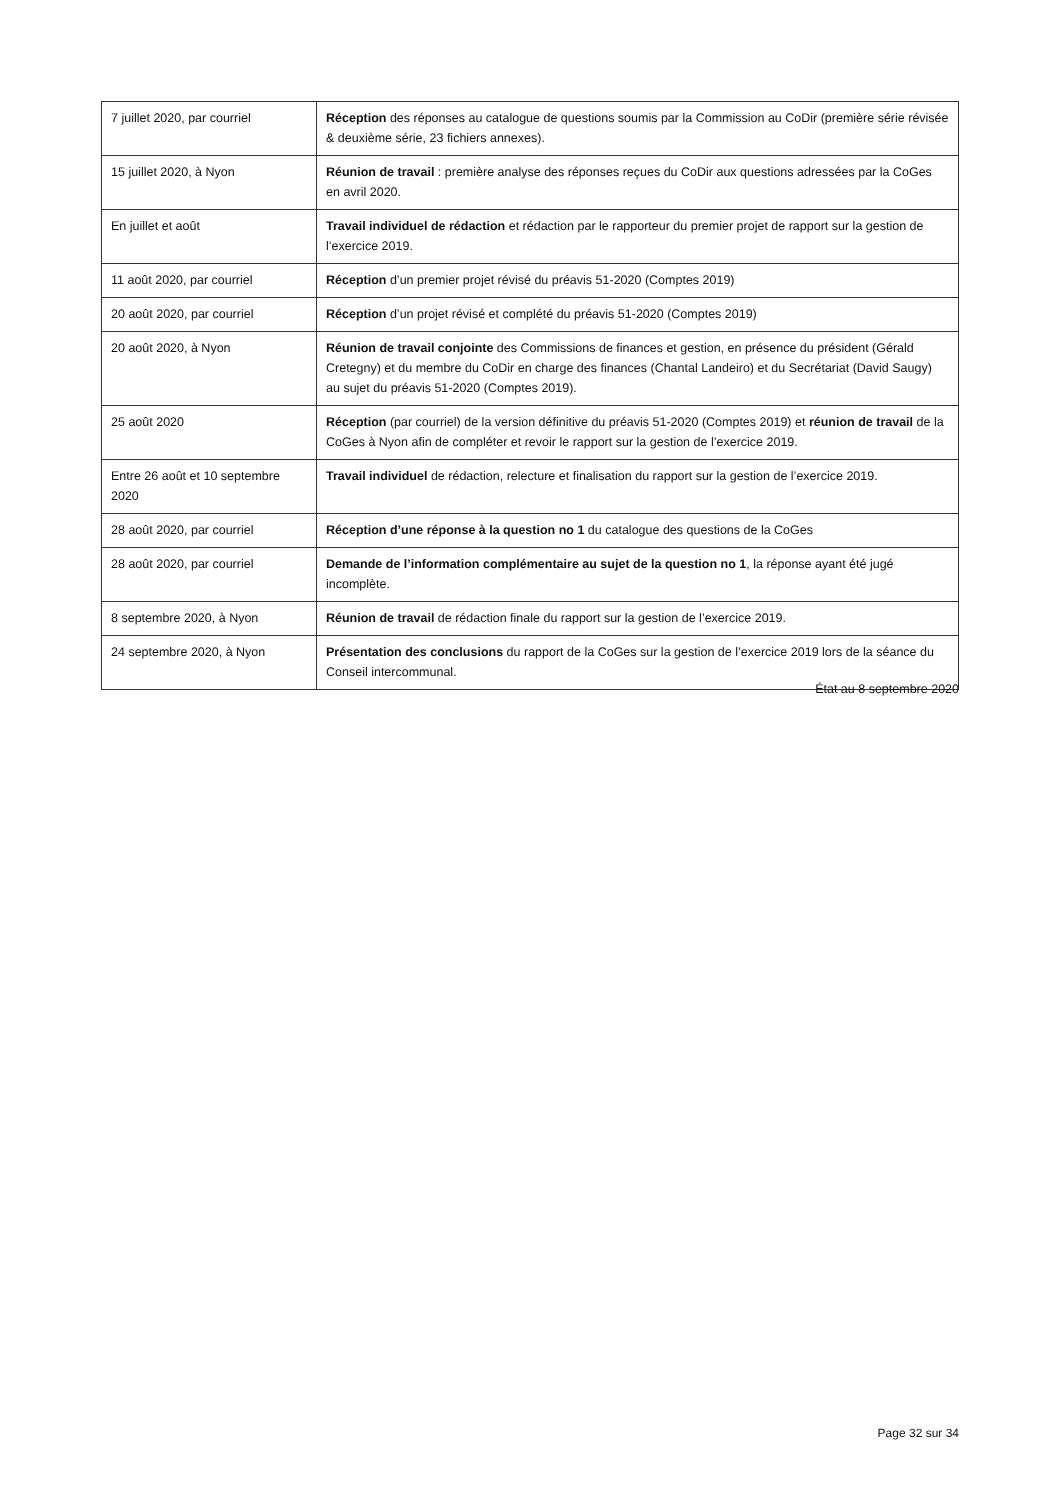| 7 juillet 2020, par courriel | Réception des réponses au catalogue de questions soumis par la Commission au CoDir (première série révisée & deuxième série, 23 fichiers annexes). |
| 15 juillet 2020, à Nyon | Réunion de travail : première analyse des réponses reçues du CoDir aux questions adressées par la CoGes en avril 2020. |
| En juillet et août | Travail individuel de rédaction et rédaction par le rapporteur du premier projet de rapport sur la gestion de l’exercice 2019. |
| 11 août 2020, par courriel | Réception d’un premier projet révisé du préavis 51-2020 (Comptes 2019) |
| 20 août 2020, par courriel | Réception d’un projet révisé et complété du préavis 51-2020 (Comptes 2019) |
| 20 août 2020, à Nyon | Réunion de travail conjointe des Commissions de finances et gestion, en présence du président (Gérald Cretegny) et du membre du CoDir en charge des finances (Chantal Landeiro) et du Secrétariat (David Saugy) au sujet du préavis 51-2020 (Comptes 2019). |
| 25 août 2020 | Réception (par courriel) de la version définitive du préavis 51-2020 (Comptes 2019) et réunion de travail de la CoGes à Nyon afin de compléter et revoir le rapport sur la gestion de l’exercice 2019. |
| Entre 26 août et 10 septembre 2020 | Travail individuel de rédaction, relecture et finalisation du rapport sur la gestion de l’exercice 2019. |
| 28 août 2020, par courriel | Réception d’une réponse à la question no 1 du catalogue des questions de la CoGes |
| 28 août 2020, par courriel | Demande de l’information complémentaire au sujet de la question no 1 , la réponse ayant été jugé incomplète. |
| 8 septembre 2020, à Nyon | Réunion de travail de rédaction finale du rapport sur la gestion de l’exercice 2019. |
| 24 septembre 2020, à Nyon | Présentation des conclusions du rapport de la CoGes sur la gestion de l’exercice 2019 lors de la séance du Conseil intercommunal. |
État au 8 septembre 2020
Page 32 sur 34